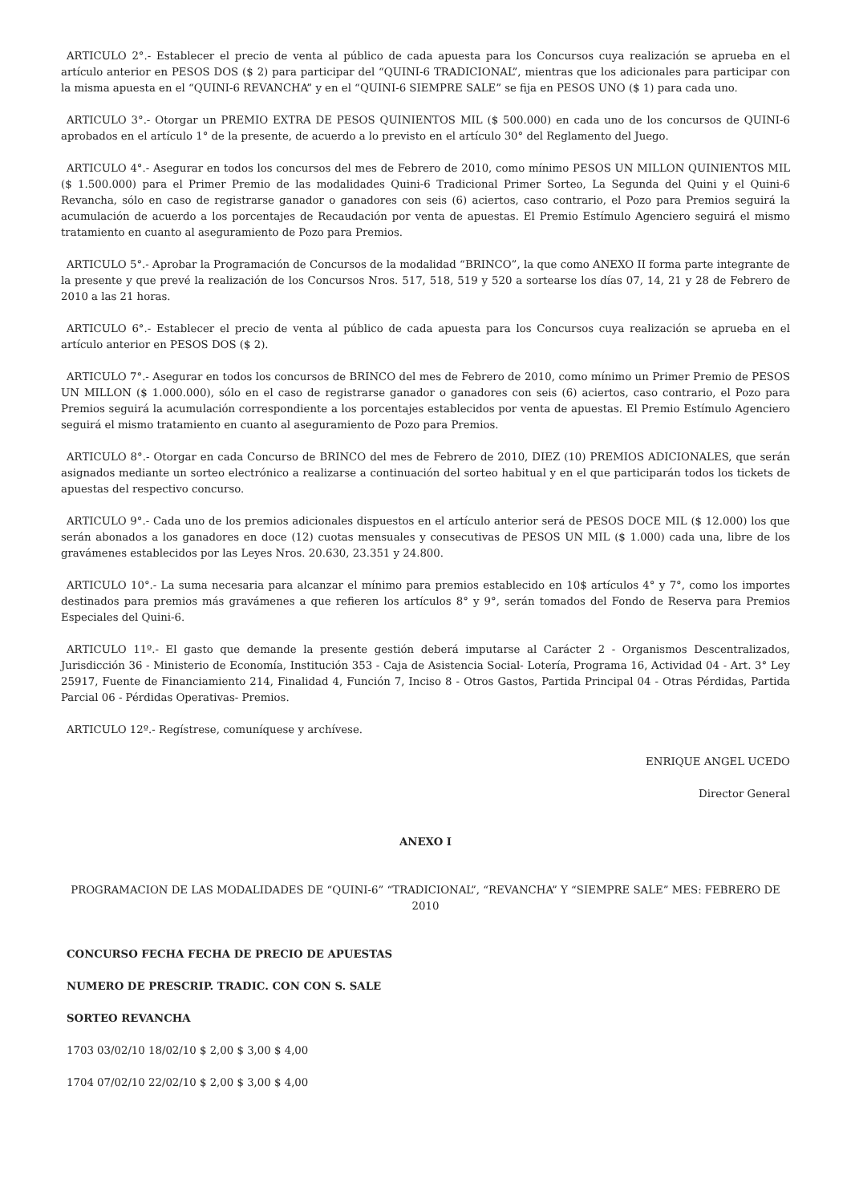ARTICULO 2°.- Establecer el precio de venta al público de cada apuesta para los Concursos cuya realización se aprueba en el artículo anterior en PESOS DOS ($ 2) para participar del “QUINI-6 TRADICIONAL”, mientras que los adicionales para participar con la misma apuesta en el “QUINI-6 REVANCHA” y en el “QUINI-6 SIEMPRE SALE” se fija en PESOS UNO ($ 1) para cada uno.
ARTICULO 3°.- Otorgar un PREMIO EXTRA DE PESOS QUINIENTOS MIL ($ 500.000) en cada uno de los concursos de QUINI-6 aprobados en el artículo 1° de la presente, de acuerdo a lo previsto en el artículo 30° del Reglamento del Juego.
ARTICULO 4°.- Asegurar en todos los concursos del mes de Febrero de 2010, como mínimo PESOS UN MILLON QUINIENTOS MIL ($ 1.500.000) para el Primer Premio de las modalidades Quini-6 Tradicional Primer Sorteo, La Segunda del Quini y el Quini-6 Revancha, sólo en caso de registrarse ganador o ganadores con seis (6) aciertos, caso contrario, el Pozo para Premios seguirá la acumulación de acuerdo a los porcentajes de Recaudación por venta de apuestas. El Premio Estímulo Agenciero seguirá el mismo tratamiento en cuanto al aseguramiento de Pozo para Premios.
ARTICULO 5°.- Aprobar la Programación de Concursos de la modalidad “BRINCO”, la que como ANEXO II forma parte integrante de la presente y que prevé la realización de los Concursos Nros. 517, 518, 519 y 520 a sortearse los días 07, 14, 21 y 28 de Febrero de 2010 a las 21 horas.
ARTICULO 6°.- Establecer el precio de venta al público de cada apuesta para los Concursos cuya realización se aprueba en el artículo anterior en PESOS DOS ($ 2).
ARTICULO 7°.- Asegurar en todos los concursos de BRINCO del mes de Febrero de 2010, como mínimo un Primer Premio de PESOS UN MILLON ($ 1.000.000), sólo en el caso de registrarse ganador o ganadores con seis (6) aciertos, caso contrario, el Pozo para Premios seguirá la acumulación correspondiente a los porcentajes establecidos por venta de apuestas. El Premio Estímulo Agenciero seguirá el mismo tratamiento en cuanto al aseguramiento de Pozo para Premios.
ARTICULO 8°.- Otorgar en cada Concurso de BRINCO del mes de Febrero de 2010, DIEZ (10) PREMIOS ADICIONALES, que serán asignados mediante un sorteo electrónico a realizarse a continuación del sorteo habitual y en el que participarán todos los tickets de apuestas del respectivo concurso.
ARTICULO 9°.- Cada uno de los premios adicionales dispuestos en el artículo anterior será de PESOS DOCE MIL ($ 12.000) los que serán abonados a los ganadores en doce (12) cuotas mensuales y consecutivas de PESOS UN MIL ($ 1.000) cada una, libre de los gravámenes establecidos por las Leyes Nros. 20.630, 23.351 y 24.800.
ARTICULO 10°.- La suma necesaria para alcanzar el mínimo para premios establecido en 10$ artículos 4° y 7°, como los importes destinados para premios más gravámenes a que refieren los artículos 8° y 9°, serán tomados del Fondo de Reserva para Premios Especiales del Quini-6.
ARTICULO 11º.- El gasto que demande la presente gestión deberá imputarse al Carácter 2 - Organismos Descentralizados, Jurisdicción 36 - Ministerio de Economía, Institución 353 - Caja de Asistencia Social- Lotería, Programa 16, Actividad 04 - Art. 3° Ley 25917, Fuente de Financiamiento 214, Finalidad 4, Función 7, Inciso 8 - Otros Gastos, Partida Principal 04 - Otras Pérdidas, Partida Parcial 06 - Pérdidas Operativas- Premios.
ARTICULO 12º.- Regístrese, comuníquese y archívese.
ENRIQUE ANGEL UCEDO
Director General
ANEXO I
PROGRAMACION DE LAS MODALIDADES DE “QUINI-6” “TRADICIONAL”, “REVANCHA” Y “SIEMPRE SALE” MES: FEBRERO DE 2010
CONCURSO FECHA FECHA DE PRECIO DE APUESTAS
NUMERO DE PRESCRIP. TRADIC. CON CON S. SALE
SORTEO REVANCHA
1703 03/02/10 18/02/10 $ 2,00 $ 3,00 $ 4,00
1704 07/02/10 22/02/10 $ 2,00 $ 3,00 $ 4,00